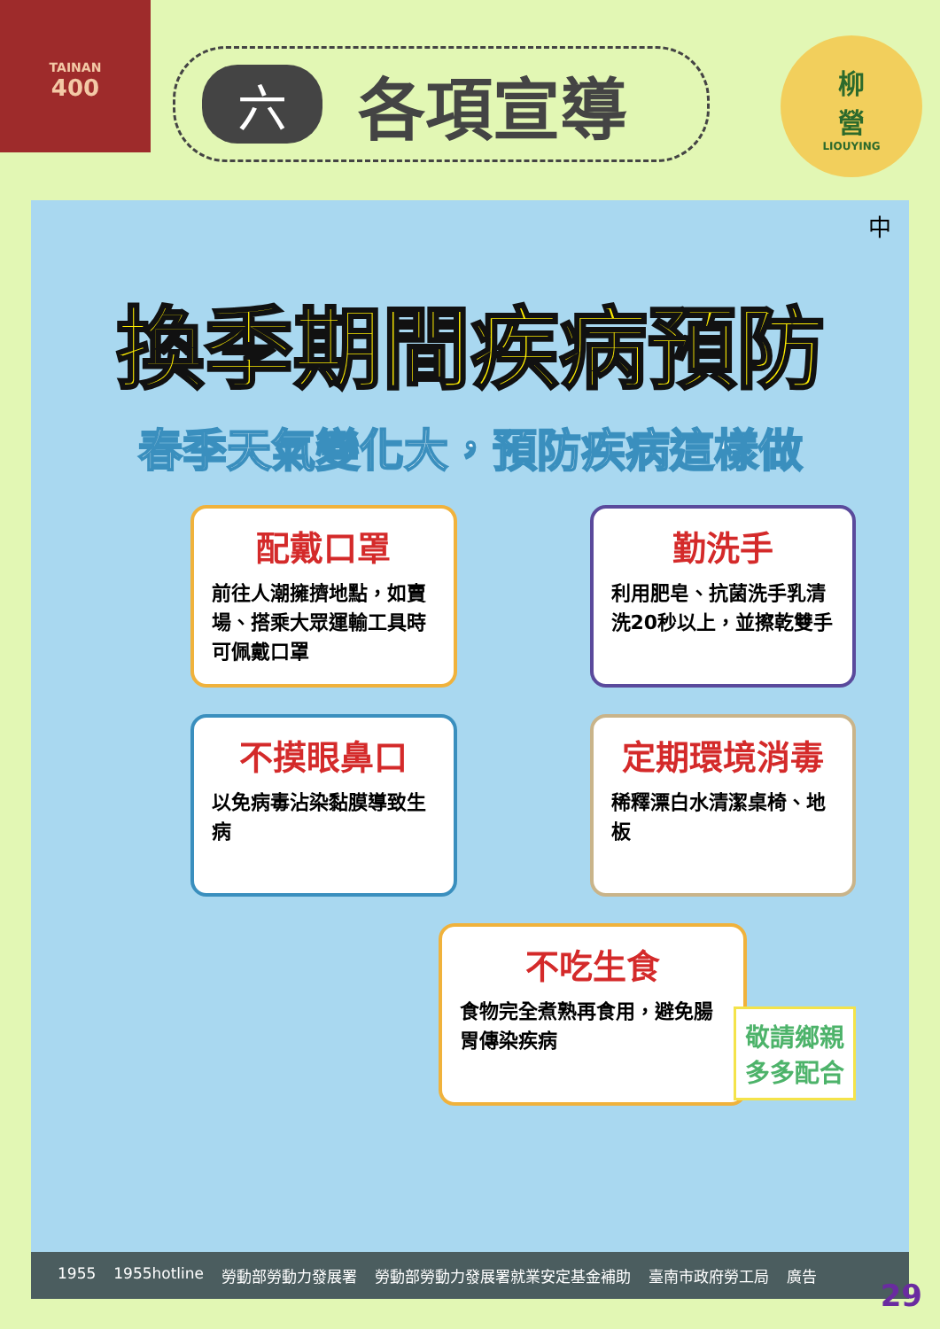TAINAN
400
六各項宣導
柳
營
LIOUYING
中
換季期間疾病預防
春季天氣變化大，預防疾病這樣做
配戴口罩
前往人潮擁擠地點，如賣場、搭乘大眾運輸工具時可佩戴口罩
勤洗手
利用肥皂、抗菌洗手乳清洗20秒以上，並擦乾雙手
不摸眼鼻口
以免病毒沾染黏膜導致生病
定期環境消毒
稀釋漂白水清潔桌椅、地板
不吃生食
食物完全煮熟再食用，避免腸胃傳染疾病
敬請鄉親
多多配合
1955 1955hotline 勞動部勞動力發展署 勞動部勞動力發展署就業安定基金補助 臺南市政府勞工局 廣告
29